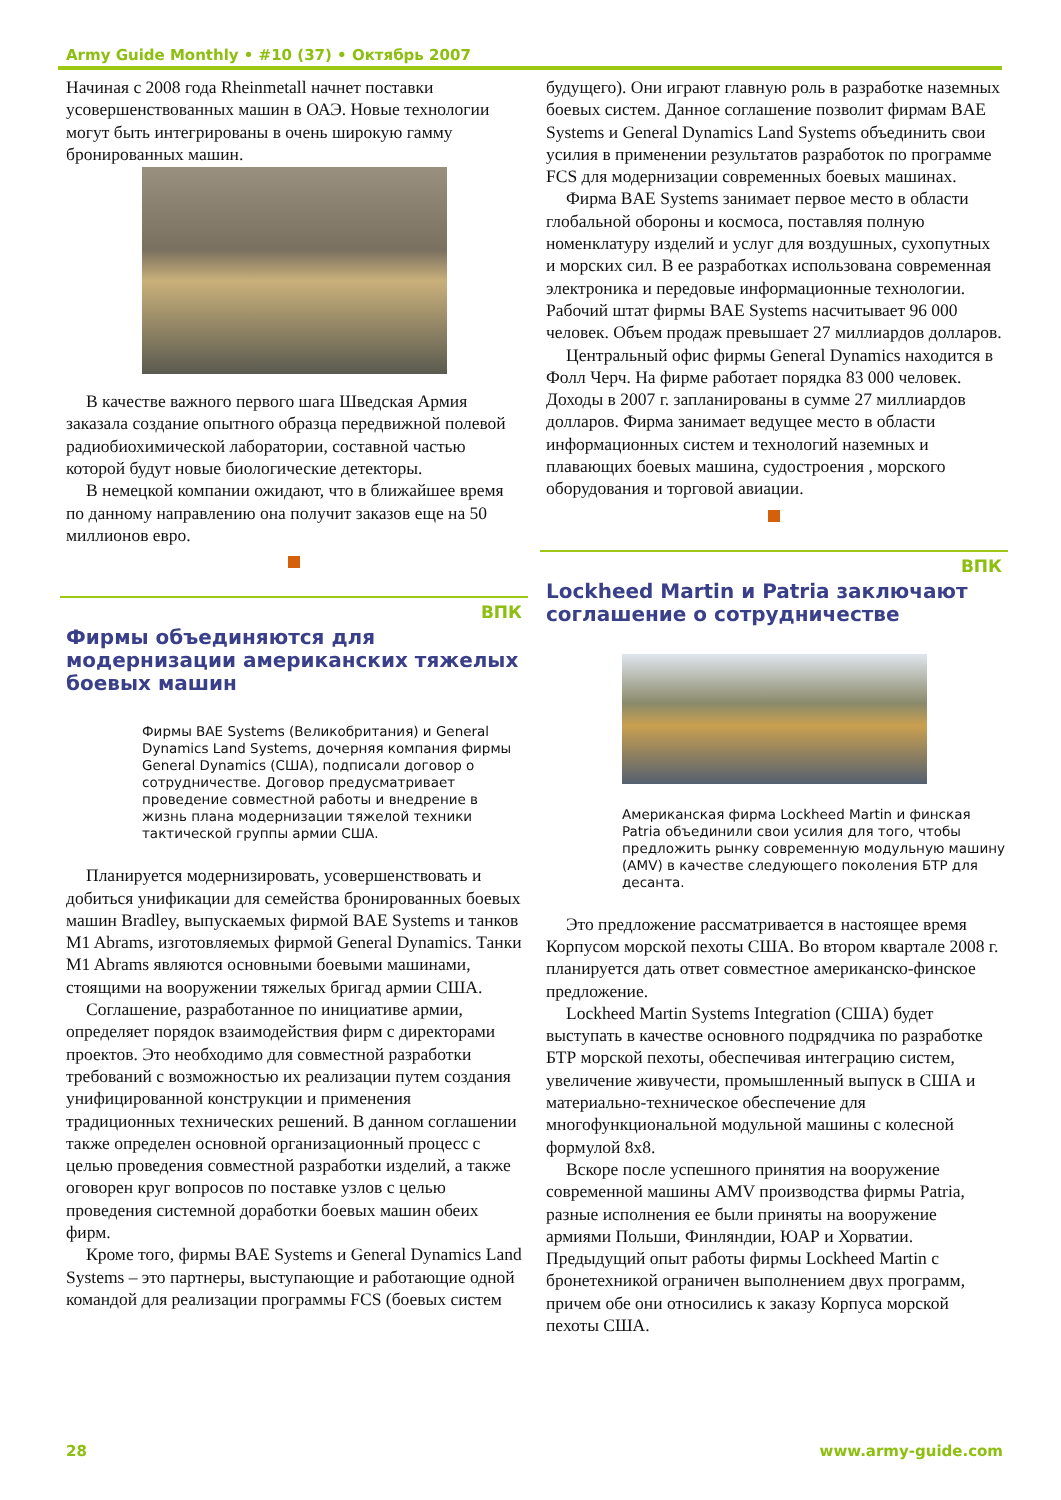Army Guide Monthly • #10 (37) • Октябрь 2007
Начиная с 2008 года Rheinmetall начнет поставки усовершенствованных машин в ОАЭ. Новые технологии могут быть интегрированы в очень широкую гамму бронированных машин.
В качестве важного первого шага Шведская Армия заказала создание опытного образца передвижной полевой радиобиохимической лаборатории, составной частью которой будут новые биологические детекторы.
В немецкой компании ожидают, что в ближайшее время по данному направлению она получит заказов еще на 50 миллионов евро.
ВПК
Фирмы объединяются для модернизации американских тяжелых боевых машин
Фирмы BAE Systems (Великобритания) и General Dynamics Land Systems, дочерняя компания фирмы General Dynamics (США), подписали договор о сотрудничестве. Договор предусматривает проведение совместной работы и внедрение в жизнь плана модернизации тяжелой техники тактической группы армии США.
Планируется модернизировать, усовершенствовать и добиться унификации для семейства бронированных боевых машин Bradley, выпускаемых фирмой BAE Systems и танков M1 Abrams, изготовляемых фирмой General Dynamics. Танки M1 Abrams являются основными боевыми машинами, стоящими на вооружении тяжелых бригад армии США.
Соглашение, разработанное по инициативе армии, определяет порядок взаимодействия фирм с директорами проектов. Это необходимо для совместной разработки требований с возможностью их реализации путем создания унифицированной конструкции и применения традиционных технических решений. В данном соглашении также определен основной организационный процесс с целью проведения совместной разработки изделий, а также оговорен круг вопросов по поставке узлов с целью проведения системной доработки боевых машин обеих фирм.
Кроме того, фирмы BAE Systems и General Dynamics Land Systems – это партнеры, выступающие и работающие одной командой для реализации программы FCS (боевых систем
будущего). Они играют главную роль в разработке наземных боевых систем. Данное соглашение позволит фирмам BAE Systems и General Dynamics Land Systems объединить свои усилия в применении результатов разработок по программе FCS для модернизации современных боевых машинах.
Фирма BAE Systems занимает первое место в области глобальной обороны и космоса, поставляя полную номенклатуру изделий и услуг для воздушных, сухопутных и морских сил. В ее разработках использована современная электроника и передовые информационные технологии. Рабочий штат фирмы BAE Systems насчитывает 96 000 человек. Объем продаж превышает 27 миллиардов долларов.
Центральный офис фирмы General Dynamics находится в Фолл Черч. На фирме работает порядка 83 000 человек. Доходы в 2007 г. запланированы в сумме 27 миллиардов долларов. Фирма занимает ведущее место в области информационных систем и технологий наземных и плавающих боевых машина, судостроения , морского оборудования и торговой авиации.
ВПК
Lockheed Martin и Patria заключают соглашение о сотрудничестве
Американская фирма Lockheed Martin и финская Patria объединили свои усилия для того, чтобы предложить рынку современную модульную машину (AMV) в качестве следующего поколения БТР для десанта.
Это предложение рассматривается в настоящее время Корпусом морской пехоты США. Во втором квартале 2008 г. планируется дать ответ совместное американско-финское предложение.
Lockheed Martin Systems Integration (США) будет выступать в качестве основного подрядчика по разработке БТР морской пехоты, обеспечивая интеграцию систем, увеличение живучести, промышленный выпуск в США и материально-техническое обеспечение для многофункциональной модульной машины с колесной формулой 8x8.
Вскоре после успешного принятия на вооружение современной машины AMV производства фирмы Patria, разные исполнения ее были приняты на вооружение армиями Польши, Финляндии, ЮАР и Хорватии. Предыдущий опыт работы фирмы Lockheed Martin с бронетехникой ограничен выполнением двух программ, причем обе они относились к заказу Корпуса морской пехоты США.
28 www.army-guide.com